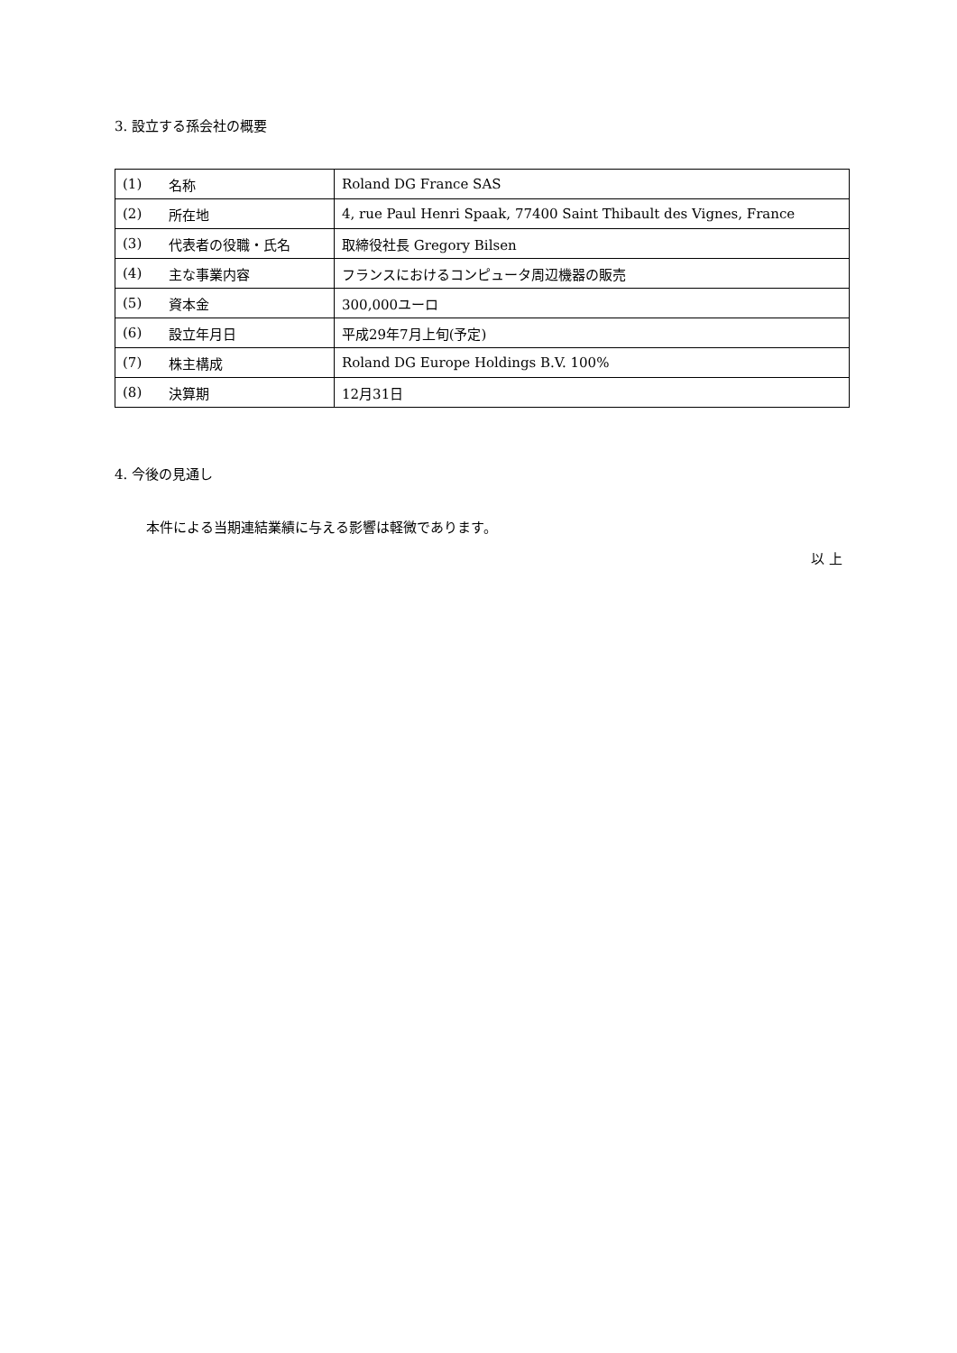3. 設立する孫会社の概要
| (1) | 名称 | Roland DG France SAS |
| (2) | 所在地 | 4, rue Paul Henri Spaak, 77400 Saint Thibault des Vignes, France |
| (3) | 代表者の役職・氏名 | 取締役社長 Gregory Bilsen |
| (4) | 主な事業内容 | フランスにおけるコンピュータ周辺機器の販売 |
| (5) | 資本金 | 300,000ユーロ |
| (6) | 設立年月日 | 平成29年7月上旬(予定) |
| (7) | 株主構成 | Roland DG Europe Holdings B.V. 100% |
| (8) | 決算期 | 12月31日 |
4. 今後の見通し
本件による当期連結業績に与える影響は軽微であります。
以 上